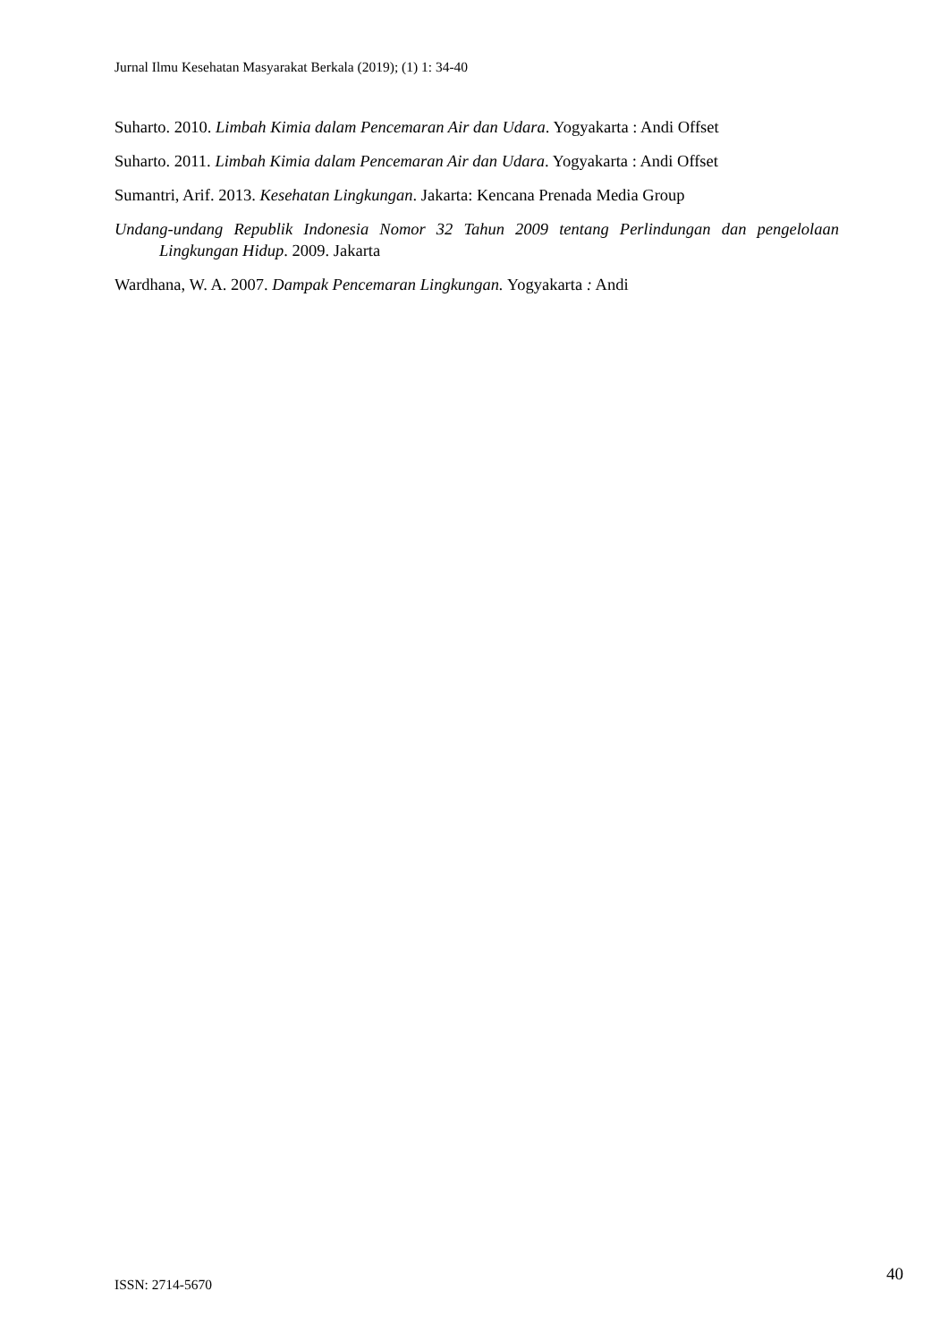Jurnal Ilmu Kesehatan Masyarakat Berkala (2019); (1) 1: 34-40
Suharto. 2010. Limbah Kimia dalam Pencemaran Air dan Udara. Yogyakarta : Andi Offset
Suharto. 2011. Limbah Kimia dalam Pencemaran Air dan Udara. Yogyakarta : Andi Offset
Sumantri, Arif. 2013. Kesehatan Lingkungan. Jakarta: Kencana Prenada Media Group
Undang-undang Republik Indonesia Nomor 32 Tahun 2009 tentang Perlindungan dan pengelolaan Lingkungan Hidup. 2009. Jakarta
Wardhana, W. A. 2007. Dampak Pencemaran Lingkungan. Yogyakarta : Andi
ISSN: 2714-5670 40